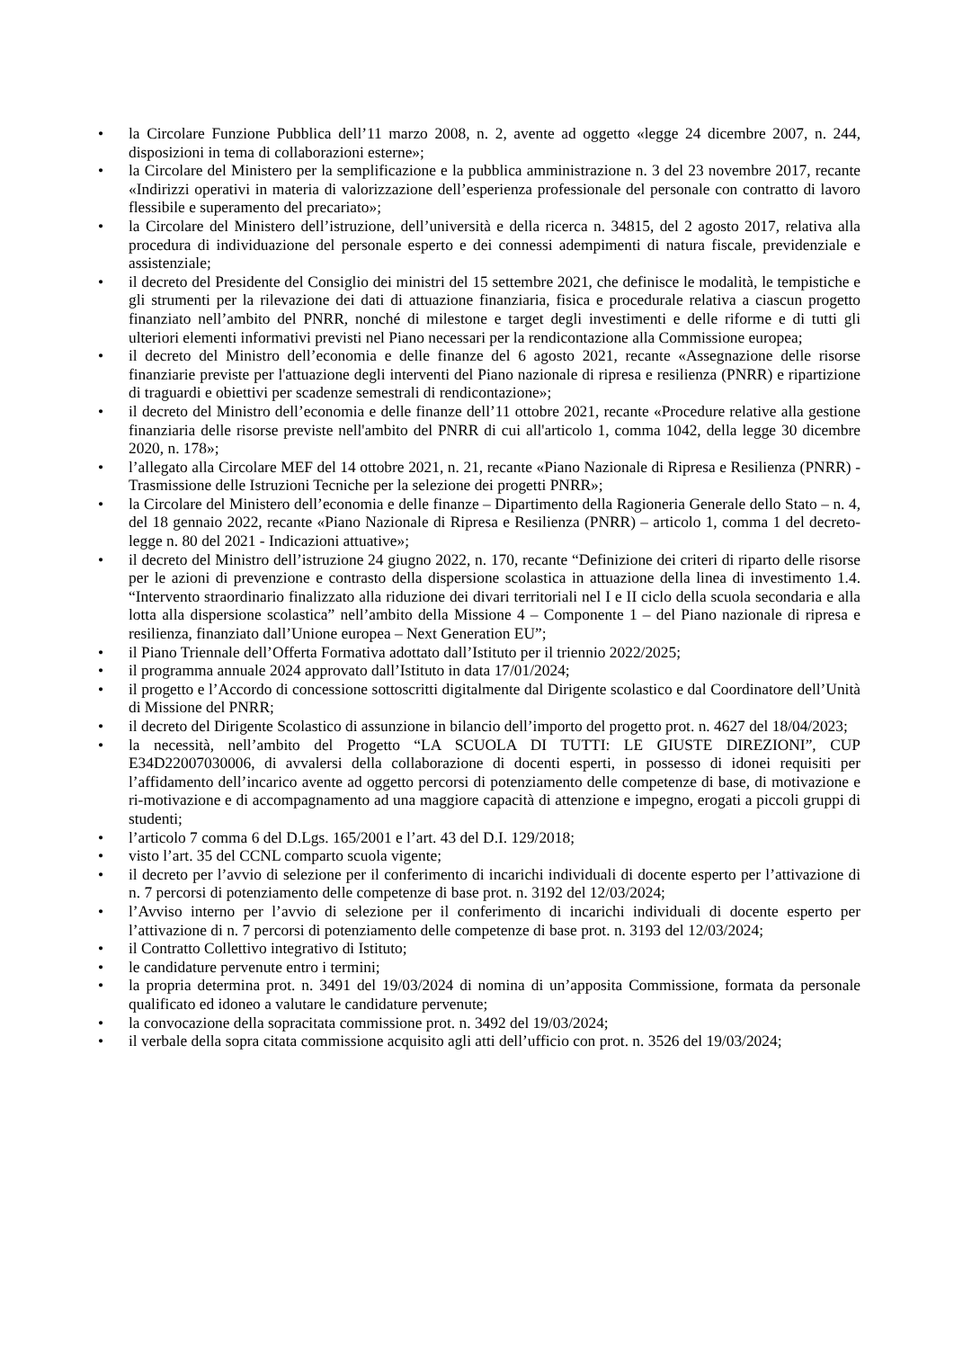• la Circolare Funzione Pubblica dell’11 marzo 2008, n. 2, avente ad oggetto «legge 24 dicembre 2007, n. 244, disposizioni in tema di collaborazioni esterne»;
• la Circolare del Ministero per la semplificazione e la pubblica amministrazione n. 3 del 23 novembre 2017, recante «Indirizzi operativi in materia di valorizzazione dell’esperienza professionale del personale con contratto di lavoro flessibile e superamento del precariato»;
• la Circolare del Ministero dell’istruzione, dell’università e della ricerca n. 34815, del 2 agosto 2017, relativa alla procedura di individuazione del personale esperto e dei connessi adempimenti di natura fiscale, previdenziale e assistenziale;
• il decreto del Presidente del Consiglio dei ministri del 15 settembre 2021, che definisce le modalità, le tempistiche e gli strumenti per la rilevazione dei dati di attuazione finanziaria, fisica e procedurale relativa a ciascun progetto finanziato nell’ambito del PNRR, nonché di milestone e target degli investimenti e delle riforme e di tutti gli ulteriori elementi informativi previsti nel Piano necessari per la rendicontazione alla Commissione europea;
• il decreto del Ministro dell’economia e delle finanze del 6 agosto 2021, recante «Assegnazione delle risorse finanziarie previste per l'attuazione degli interventi del Piano nazionale di ripresa e resilienza (PNRR) e ripartizione di traguardi e obiettivi per scadenze semestrali di rendicontazione»;
• il decreto del Ministro dell’economia e delle finanze dell’11 ottobre 2021, recante «Procedure relative alla gestione finanziaria delle risorse previste nell'ambito del PNRR di cui all'articolo 1, comma 1042, della legge 30 dicembre 2020, n. 178»;
• l’allegato alla Circolare MEF del 14 ottobre 2021, n. 21, recante «Piano Nazionale di Ripresa e Resilienza (PNRR) - Trasmissione delle Istruzioni Tecniche per la selezione dei progetti PNRR»;
• la Circolare del Ministero dell’economia e delle finanze – Dipartimento della Ragioneria Generale dello Stato – n. 4, del 18 gennaio 2022, recante «Piano Nazionale di Ripresa e Resilienza (PNRR) – articolo 1, comma 1 del decreto-legge n. 80 del 2021 - Indicazioni attuative»;
• il decreto del Ministro dell’istruzione 24 giugno 2022, n. 170, recante “Definizione dei criteri di riparto delle risorse per le azioni di prevenzione e contrasto della dispersione scolastica in attuazione della linea di investimento 1.4. “Intervento straordinario finalizzato alla riduzione dei divari territoriali nel I e II ciclo della scuola secondaria e alla lotta alla dispersione scolastica” nell’ambito della Missione 4 – Componente 1 – del Piano nazionale di ripresa e resilienza, finanziato dall’Unione europea – Next Generation EU”;
• il Piano Triennale dell’Offerta Formativa adottato dall’Istituto per il triennio 2022/2025;
• il programma annuale 2024 approvato dall’Istituto in data 17/01/2024;
• il progetto e l’Accordo di concessione sottoscritti digitalmente dal Dirigente scolastico e dal Coordinatore dell’Unità di Missione del PNRR;
• il decreto del Dirigente Scolastico di assunzione in bilancio dell’importo del progetto prot. n. 4627 del 18/04/2023;
• la necessità, nell’ambito del Progetto “LA SCUOLA DI TUTTI: LE GIUSTE DIREZIONI”, CUP E34D22007030006, di avvalersi della collaborazione di docenti esperti, in possesso di idonei requisiti per l’affidamento dell’incarico avente ad oggetto percorsi di potenziamento delle competenze di base, di motivazione e ri-motivazione e di accompagnamento ad una maggiore capacità di attenzione e impegno, erogati a piccoli gruppi di studenti;
• l’articolo 7 comma 6 del D.Lgs. 165/2001 e l’art. 43 del D.I. 129/2018;
• visto l’art. 35 del CCNL comparto scuola vigente;
• il decreto per l’avvio di selezione per il conferimento di incarichi individuali di docente esperto per l’attivazione di n. 7 percorsi di potenziamento delle competenze di base prot. n. 3192 del 12/03/2024;
• l’Avviso interno per l’avvio di selezione per il conferimento di incarichi individuali di docente esperto per l’attivazione di n. 7 percorsi di potenziamento delle competenze di base prot. n. 3193 del 12/03/2024;
• il Contratto Collettivo integrativo di Istituto;
• le candidature pervenute entro i termini;
• la propria determina prot. n. 3491 del 19/03/2024 di nomina di un’apposita Commissione, formata da personale qualificato ed idoneo a valutare le candidature pervenute;
• la convocazione della sopracitata commissione prot. n. 3492 del 19/03/2024;
• il verbale della sopra citata commissione acquisito agli atti dell’ufficio con prot. n. 3526 del 19/03/2024;